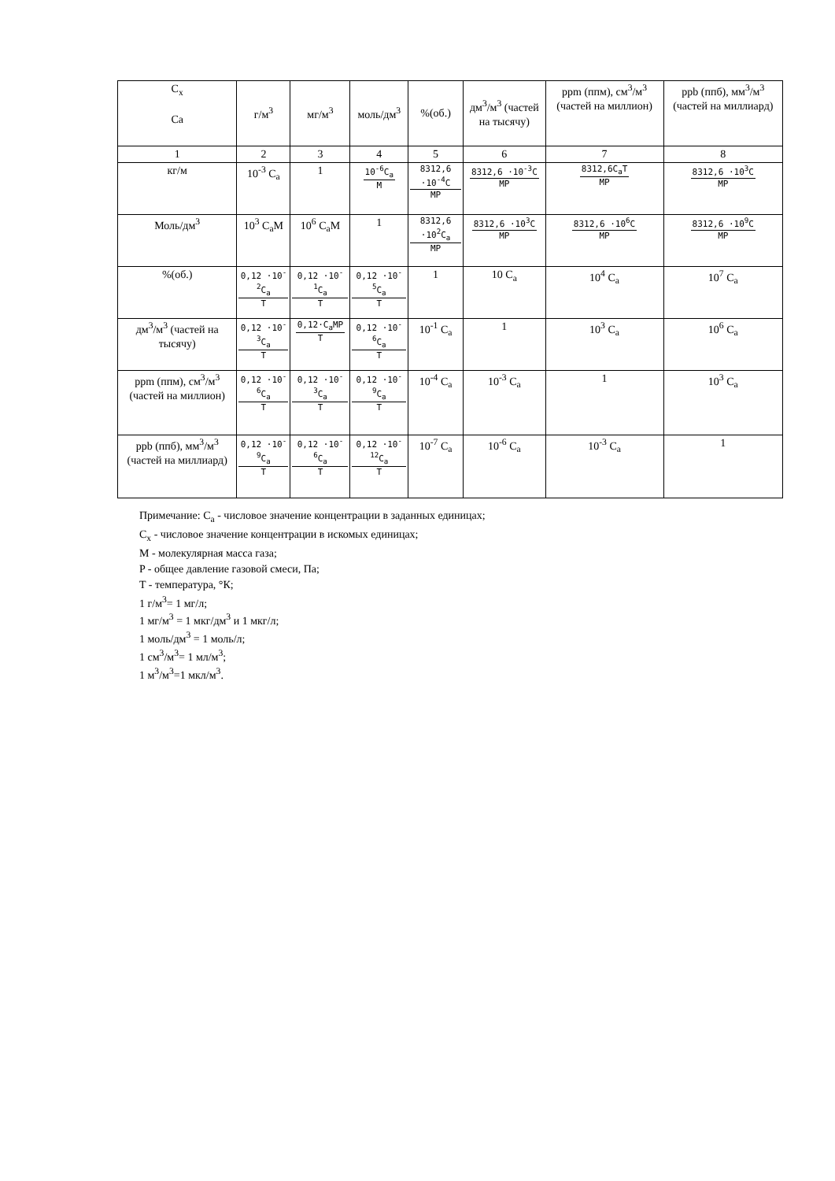| C<sub>x</sub> Ca | г/м<sup>3</sup> | мг/м<sup>3</sup> | моль/дм<sup>3</sup> | %(об.) | дм<sup>3</sup>/м<sup>3</sup> (частей на тысячу) | ppm (ппм), см<sup>3</sup>/м<sup>3</sup> (частей на миллион) | ppb (ппб), мм<sup>3</sup>/м<sup>3</sup> (частей на миллиард) |
| --- | --- | --- | --- | --- | --- | --- | --- |
| 1 | 2 | 3 | 4 | 5 | 6 | 7 | 8 |
| кг/м | 10<sup>-3</sup> C<sub>a</sub> | 1 | 10<sup>-6</sup>C<sub>a</sub> M | 8312,6 ·10<sup>-4</sup>C MP | 8312,6 ·10<sup>-3</sup>C MP | 8312,6C<sub>a</sub>T MP | 8312,6 ·10<sup>3</sup>C MP |
| Моль/дм<sup>3</sup> | 10<sup>3</sup> C<sub>a</sub>M | 10<sup>6</sup> C<sub>a</sub>M | 1 | 8312,6 ·10<sup>2</sup>C<sub>a</sub> MP | 8312,6 ·10<sup>3</sup>C MP | 8312,6 ·10<sup>6</sup>C MP | 8312,6 ·10<sup>9</sup>C MP |
| %(об.) | 0,12 ·10<sup>-2</sup>C<sub>a</sub> T | 0,12 ·10<sup>-1</sup>C<sub>a</sub> T | 0,12 ·10<sup>-5</sup>C<sub>a</sub> T | 1 | 10 C<sub>a</sub> | 10<sup>4</sup> C<sub>a</sub> | 10<sup>7</sup> C<sub>a</sub> |
| дм<sup>3</sup>/м<sup>3</sup> (частей на тысячу) | 0,12 ·10<sup>-3</sup>C<sub>a</sub> T | 0,12·C<sub>a</sub>MP T | 0,12 ·10<sup>-6</sup>C<sub>a</sub> T | 10<sup>-1</sup> C<sub>a</sub> | 1 | 10<sup>3</sup> C<sub>a</sub> | 10<sup>6</sup> C<sub>a</sub> |
| ppm (ппм), см<sup>3</sup>/м<sup>3</sup> (частей на миллион) | 0,12 ·10<sup>-6</sup>C<sub>a</sub> T | 0,12 ·10<sup>-3</sup>C<sub>a</sub> T | 0,12 ·10<sup>-9</sup>C<sub>a</sub> T | 10<sup>-4</sup> C<sub>a</sub> | 10<sup>-3</sup> C<sub>a</sub> | 1 | 10<sup>3</sup> C<sub>a</sub> |
| ppb (ппб), мм<sup>3</sup>/м<sup>3</sup> (частей на миллиард) | 0,12 ·10<sup>-9</sup>C<sub>a</sub> T | 0,12 ·10<sup>-6</sup>C<sub>a</sub> T | 0,12 ·10<sup>-12</sup>C<sub>a</sub> T | 10<sup>-7</sup> C<sub>a</sub> | 10<sup>-6</sup> C<sub>a</sub> | 10<sup>-3</sup> C<sub>a</sub> | 1 |
Примечание: C<sub>a</sub> - числовое значение концентрации в заданных единицах;
C<sub>x</sub> - числовое значение концентрации в искомых единицах;
M - молекулярная масса газа;
P - общее давление газовой смеси, Па;
T - температура, °К;
1 г/м<sup>3</sup>= 1 мг/л;
1 мг/м<sup>3</sup> = 1 мкг/дм<sup>3</sup> и 1 мкг/л;
1 моль/дм<sup>3</sup> = 1 моль/л;
1 см<sup>3</sup>/м<sup>3</sup>= 1 мл/м<sup>3</sup>;
1 м<sup>3</sup>/м<sup>3</sup>=1 мкл/м<sup>3</sup>.